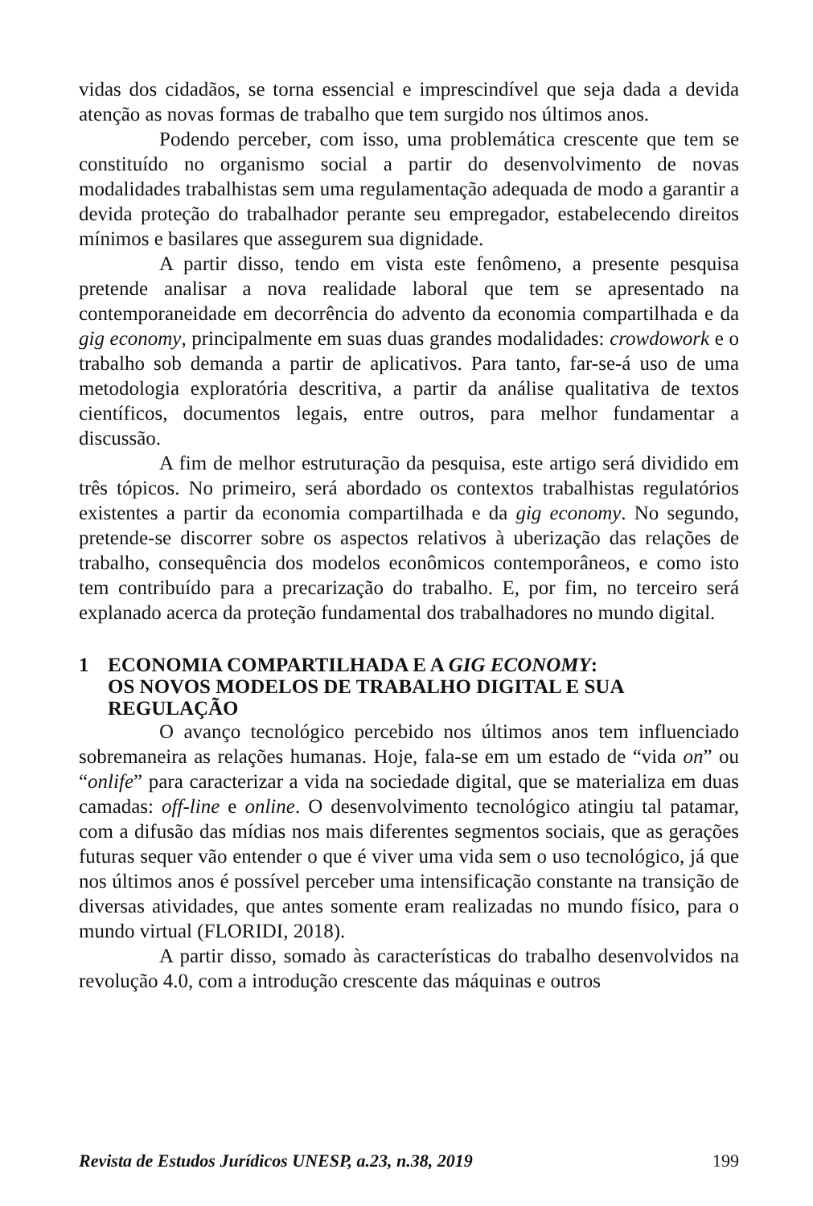vidas dos cidadãos, se torna essencial e imprescindível que seja dada a devida atenção as novas formas de trabalho que tem surgido nos últimos anos.
Podendo perceber, com isso, uma problemática crescente que tem se constituído no organismo social a partir do desenvolvimento de novas modalidades trabalhistas sem uma regulamentação adequada de modo a garantir a devida proteção do trabalhador perante seu empregador, estabelecendo direitos mínimos e basilares que assegurem sua dignidade.
A partir disso, tendo em vista este fenômeno, a presente pesquisa pretende analisar a nova realidade laboral que tem se apresentado na contemporaneidade em decorrência do advento da economia compartilhada e da gig economy, principalmente em suas duas grandes modalidades: crowdowork e o trabalho sob demanda a partir de aplicativos. Para tanto, far-se-á uso de uma metodologia exploratória descritiva, a partir da análise qualitativa de textos científicos, documentos legais, entre outros, para melhor fundamentar a discussão.
A fim de melhor estruturação da pesquisa, este artigo será dividido em três tópicos. No primeiro, será abordado os contextos trabalhistas regulatórios existentes a partir da economia compartilhada e da gig economy. No segundo, pretende-se discorrer sobre os aspectos relativos à uberização das relações de trabalho, consequência dos modelos econômicos contemporâneos, e como isto tem contribuído para a precarização do trabalho. E, por fim, no terceiro será explanado acerca da proteção fundamental dos trabalhadores no mundo digital.
1 ECONOMIA COMPARTILHADA E A GIG ECONOMY:
OS NOVOS MODELOS DE TRABALHO DIGITAL E SUA REGULAÇÃO
O avanço tecnológico percebido nos últimos anos tem influenciado sobremaneira as relações humanas. Hoje, fala-se em um estado de “vida on” ou “onlife” para caracterizar a vida na sociedade digital, que se materializa em duas camadas: off-line e online. O desenvolvimento tecnológico atingiu tal patamar, com a difusão das mídias nos mais diferentes segmentos sociais, que as gerações futuras sequer vão entender o que é viver uma vida sem o uso tecnológico, já que nos últimos anos é possível perceber uma intensificação constante na transição de diversas atividades, que antes somente eram realizadas no mundo físico, para o mundo virtual (FLORIDI, 2018).
A partir disso, somado às características do trabalho desenvolvidos na revolução 4.0, com a introdução crescente das máquinas e outros
Revista de Estudos Jurídicos UNESP, a.23, n.38, 2019 199